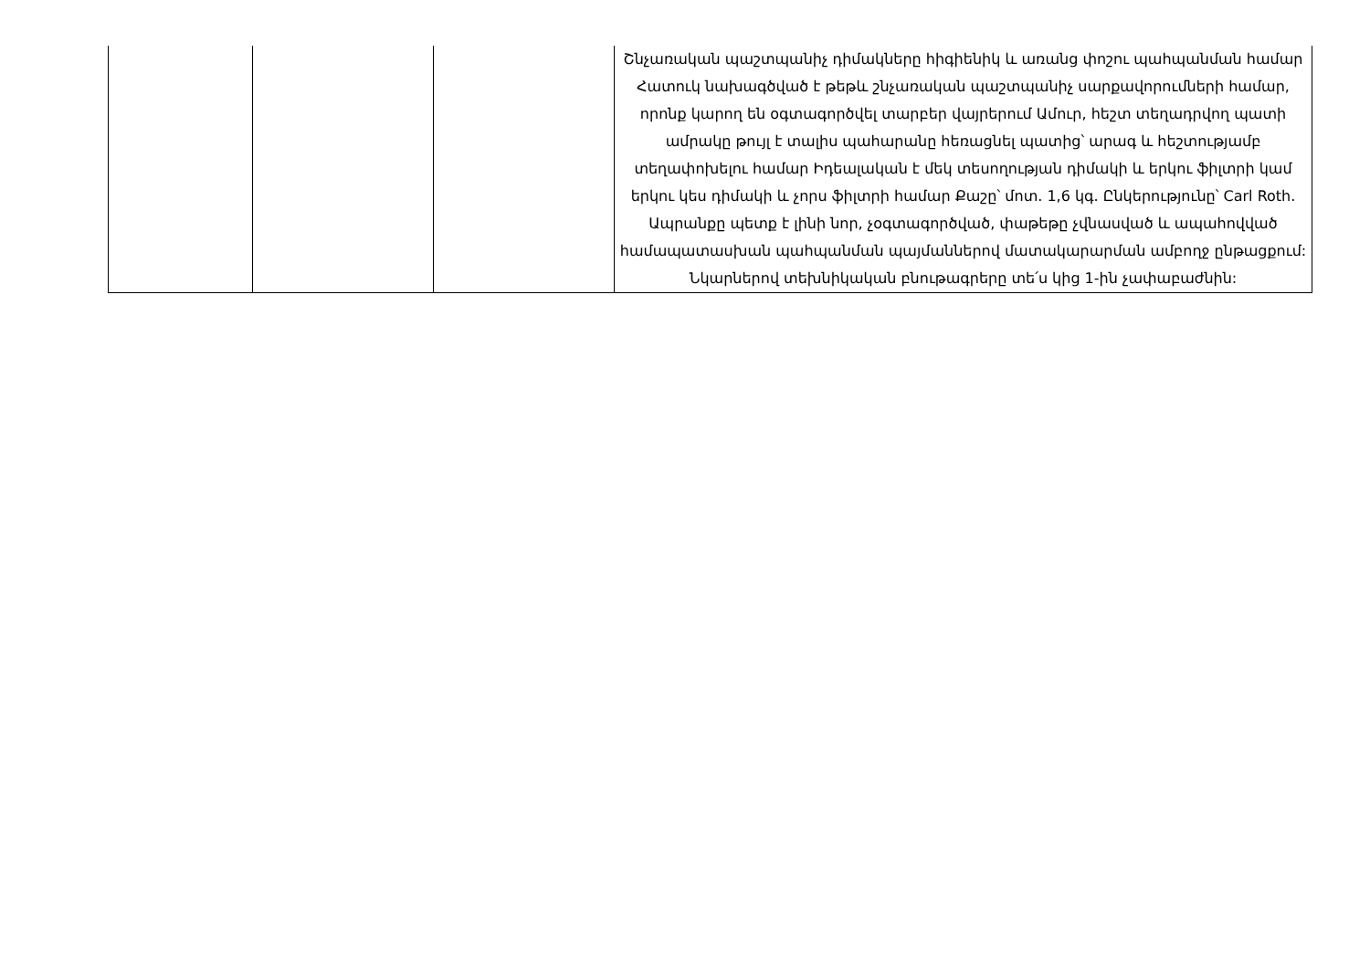| | | | Շնչառական պաշտպանիչ դիմակները հիգիենիկ և առանց փոշու պահպանման համար Հատուկ նախագծված է թեթև շնչառական պաշտպանիչ սարքավորումների համար, որոնք կարող են օգտագործվել տարբեր վայրերում Ամուր, հեշտ տեղադրվող պատի ամրակը թույլ է տալիս պահարանը հեռացնել պատից՝ արագ և հեշտությամբ տեղափոխելու համար Իդեալական է մեկ տեսողության դիմակի և երկու ֆիլտրի կամ երկու կես դիմակի և չորս ֆիլտրի համար Քաշը՝ մոտ. 1,6 կգ. Ընկերությունը՝ Carl Roth. Ապրանքը պետք է լինի նոր, չօգտագործված, փաթեթը չվնասված և ապահովված համապատասխան պահպանման պայմաններով մատակարարման ամբողջ ընթացքում: Նկարներով տեխնիկական բնութագրերը տե՛ս կից 1-ին չափաբաժնին: |